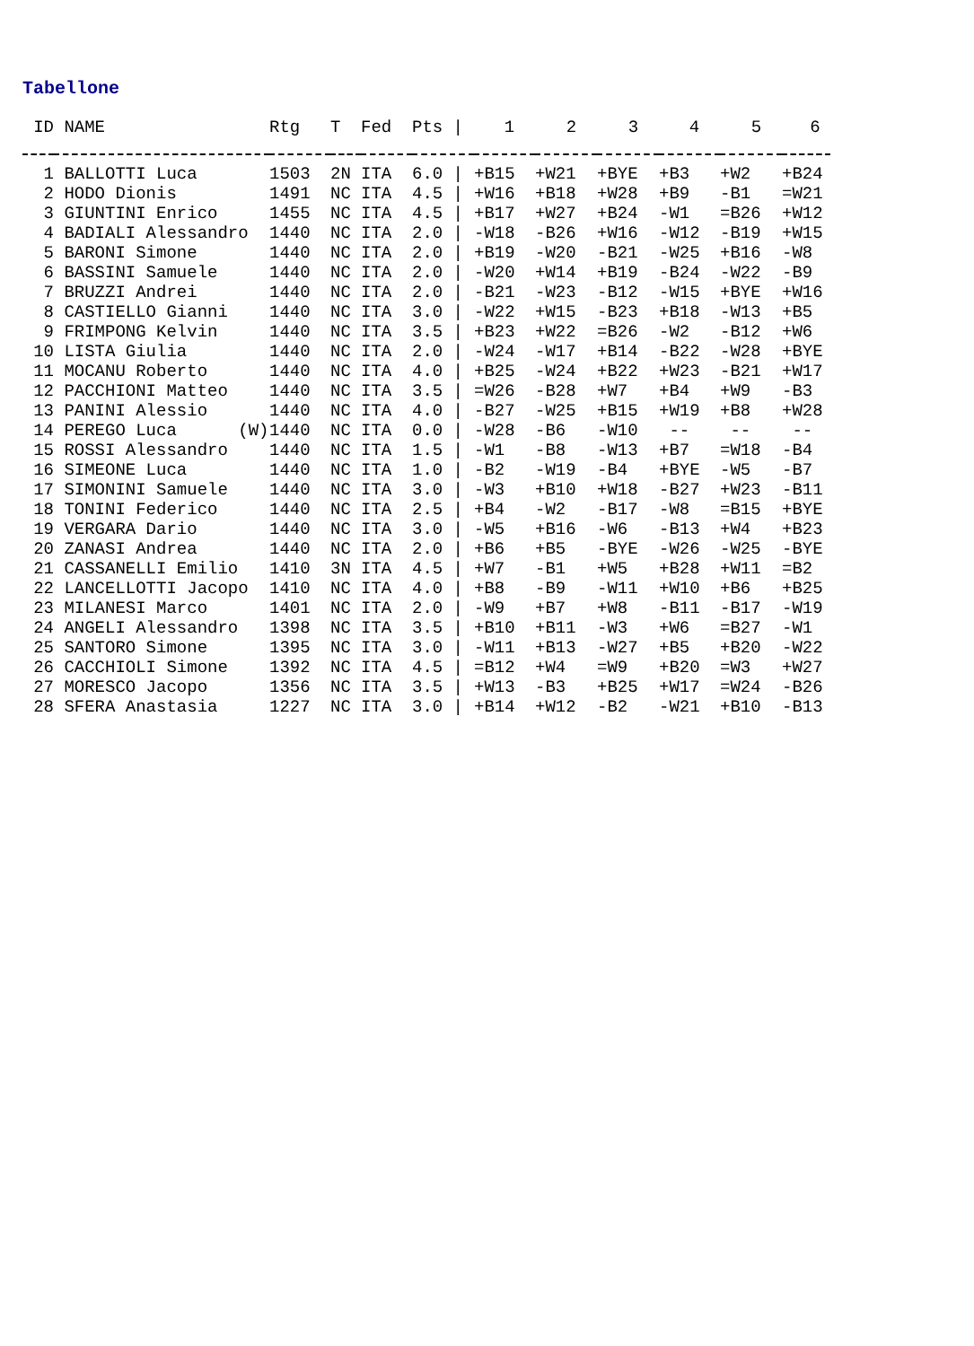Tabellone
| ID | NAME | Rtg | T | Fed | Pts / | 1 | 2 | 3 | 4 | 5 | 6 |
| --- | --- | --- | --- | --- | --- | --- | --- | --- | --- | --- | --- |
| 1 | BALLOTTI Luca | 1503 | 2N | ITA | 6.0 / | +B15 | +W21 | +BYE | +B3 | +W2 | +B24 |
| 2 | HODO Dionis | 1491 | NC | ITA | 4.5 / | +W16 | +B18 | +W28 | +B9 | -B1 | =W21 |
| 3 | GIUNTINI Enrico | 1455 | NC | ITA | 4.5 / | +B17 | +W27 | +B24 | -W1 | =B26 | +W12 |
| 4 | BADIALI Alessandro | 1440 | NC | ITA | 2.0 / | -W18 | -B26 | +W16 | -W12 | -B19 | +W15 |
| 5 | BARONI Simone | 1440 | NC | ITA | 2.0 / | +B19 | -W20 | -B21 | -W25 | +B16 | -W8 |
| 6 | BASSINI Samuele | 1440 | NC | ITA | 2.0 / | -W20 | +W14 | +B19 | -B24 | -W22 | -B9 |
| 7 | BRUZZI Andrei | 1440 | NC | ITA | 2.0 / | -B21 | -W23 | -B12 | -W15 | +BYE | +W16 |
| 8 | CASTIELLO Gianni | 1440 | NC | ITA | 3.0 / | -W22 | +W15 | -B23 | +B18 | -W13 | +B5 |
| 9 | FRIMPONG Kelvin | 1440 | NC | ITA | 3.5 / | +B23 | +W22 | =B26 | -W2 | -B12 | +W6 |
| 10 | LISTA Giulia | 1440 | NC | ITA | 2.0 / | -W24 | -W17 | +B14 | -B22 | -W28 | +BYE |
| 11 | MOCANU Roberto | 1440 | NC | ITA | 4.0 / | +B25 | -W24 | +B22 | +W23 | -B21 | +W17 |
| 12 | PACCHIONI Matteo | 1440 | NC | ITA | 3.5 / | =W26 | -B28 | +W7 | +B4 | +W9 | -B3 |
| 13 | PANINI Alessio | 1440 | NC | ITA | 4.0 / | -B27 | -W25 | +B15 | +W19 | +B8 | +W28 |
| 14 | PEREGO Luca (W) | 1440 | NC | ITA | 0.0 / | -W28 | -B6 | -W10 | -- | -- | -- |
| 15 | ROSSI Alessandro | 1440 | NC | ITA | 1.5 / | -W1 | -B8 | -W13 | +B7 | =W18 | -B4 |
| 16 | SIMEONE Luca | 1440 | NC | ITA | 1.0 / | -B2 | -W19 | -B4 | +BYE | -W5 | -B7 |
| 17 | SIMONINI Samuele | 1440 | NC | ITA | 3.0 / | -W3 | +B10 | +W18 | -B27 | +W23 | -B11 |
| 18 | TONINI Federico | 1440 | NC | ITA | 2.5 / | +B4 | -W2 | -B17 | -W8 | =B15 | +BYE |
| 19 | VERGARA Dario | 1440 | NC | ITA | 3.0 / | -W5 | +B16 | -W6 | -B13 | +W4 | +B23 |
| 20 | ZANASI Andrea | 1440 | NC | ITA | 2.0 / | +B6 | +B5 | -BYE | -W26 | -W25 | -BYE |
| 21 | CASSANELLI Emilio | 1410 | 3N | ITA | 4.5 / | +W7 | -B1 | +W5 | +B28 | +W11 | =B2 |
| 22 | LANCELLOTTI Jacopo | 1410 | NC | ITA | 4.0 / | +B8 | -B9 | -W11 | +W10 | +B6 | +B25 |
| 23 | MILANESI Marco | 1401 | NC | ITA | 2.0 / | -W9 | +B7 | +W8 | -B11 | -B17 | -W19 |
| 24 | ANGELI Alessandro | 1398 | NC | ITA | 3.5 / | +B10 | +B11 | -W3 | +W6 | =B27 | -W1 |
| 25 | SANTORO Simone | 1395 | NC | ITA | 3.0 / | -W11 | +B13 | -W27 | +B5 | +B20 | -W22 |
| 26 | CACCHIOLI Simone | 1392 | NC | ITA | 4.5 / | =B12 | +W4 | =W9 | +B20 | =W3 | +W27 |
| 27 | MORESCO Jacopo | 1356 | NC | ITA | 3.5 / | +W13 | -B3 | +B25 | +W17 | =W24 | -B26 |
| 28 | SFERA Anastasia | 1227 | NC | ITA | 3.0 / | +B14 | +W12 | -B2 | -W21 | +B10 | -B13 |